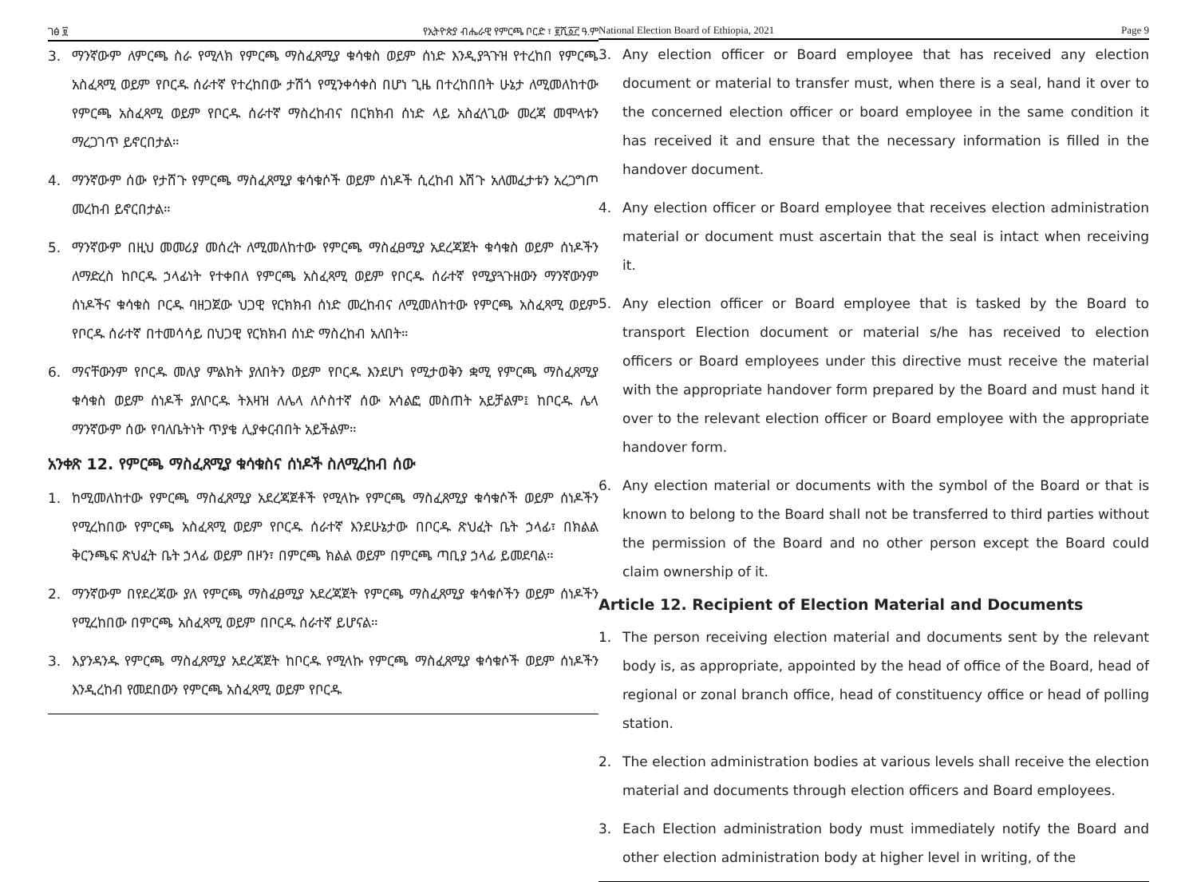ገፅ ፱ የኢትዮጵያ ብሔራዊ የምርጫ ቦርድ ፣ ፪ሺ፩፫ ዓ.ም
3. ማንኛውም ለምርጫ ስራ የሚላክ የምርጫ ማስፈጸሚያ ቁሳቁስ ወይም ሰነድ እንዲያጓጉዝ የተረከበ የምርጫ አስፈጻሚ ወይም የቦርዱ ሰራተኛ የተረከበው ታሽጎ የሚንቀሳቀስ በሆነ ጊዜ በተረከበበት ሁኔታ ለሚመለከተው የምርጫ አስፈጻሚ ወይም የቦርዱ ሰራተኛ ማስረከብና በርክክብ ሰነድ ላይ አስፈላጊው መረጃ መሞላቱን ማረጋገጥ ይኖርበታል።
4. ማንኛውም ሰው የታሸጉ የምርጫ ማስፈጸሚያ ቁሳቁሶች ወይም ሰነዶች ሲረከብ እሽጉ አለመፈታቱን አረጋግጦ መረከብ ይኖርበታል።
5. ማንኛውም በዚህ መመሪያ መሰረት ለሚመለከተው የምርጫ ማስፈፀሚያ አደረጃጀት ቁሳቁስ ወይም ሰነዶችን ለማድረስ ከቦርዱ ኃላፊነት የተቀበለ የምርጫ አስፈጻሚ ወይም የቦርዱ ሰራተኛ የሚያጓጉዘውን ማንኛውንም ሰነዶችና ቁሳቁስ ቦርዱ ባዘጋጀው ህጋዊ የርክክብ ሰነድ መረከብና ለሚመለከተው የምርጫ አስፈጻሚ ወይም የቦርዱ ሰራተኛ በተመሳሳይ በህጋዊ የርክክብ ሰነድ ማስረከብ አለበት።
6. ማናቸውንም የቦርዱ መለያ ምልክት ያለበትን ወይም የቦርዱ እንደሆነ የሚታወቅን ቋሚ የምርጫ ማስፈጸሚያ ቁሳቁስ ወይም ሰነዶች ያለቦርዱ ትእዛዝ ለሌላ ለሶስተኛ ሰው አሳልፎ መስጠት አይቻልም፤ ከቦርዱ ሌላ ማንኛውም ሰው የባለቤትነት ጥያቄ ሊያቀርብበት አይችልም።
አንቀጽ 12. የምርጫ ማስፈጸሚያ ቁሳቁስና ሰነዶች ስለሚረከብ ሰው
1. ከሚመለከተው የምርጫ ማስፈጸሚያ አደረጃጀቶች የሚላኩ የምርጫ ማስፈጸሚያ ቁሳቁሶች ወይም ሰነዶችን የሚረከበው የምርጫ አስፈጻሚ ወይም የቦርዱ ሰራተኛ እንደሁኔታው በቦርዱ ጽህፈት ቤት ኃላፊ፣ በክልል ቅርንጫፍ ጽህፈት ቤት ኃላፊ ወይም በዞን፣ በምርጫ ክልል ወይም በምርጫ ጣቢያ ኃላፊ ይመደባል።
2. ማንኛውም በየደረጃው ያለ የምርጫ ማስፈፀሚያ አደረጃጀት የምርጫ ማስፈጸሚያ ቁሳቁሶችን ወይም ሰነዶችን የሚረከበው በምርጫ አስፈጻሚ ወይም በቦርዱ ሰራተኛ ይሆናል።
3. እያንዳንዱ የምርጫ ማስፈጸሚያ አደረጃጀት ከቦርዱ የሚላኩ የምርጫ ማስፈጸሚያ ቁሳቁሶች ወይም ሰነዶችን እንዲረከብ የመደበውን የምርጫ አስፈጻሚ ወይም የቦርዱ
National Election Board of Ethiopia, 2021 Page 9
3. Any election officer or Board employee that has received any election document or material to transfer must, when there is a seal, hand it over to the concerned election officer or board employee in the same condition it has received it and ensure that the necessary information is filled in the handover document.
4. Any election officer or Board employee that receives election administration material or document must ascertain that the seal is intact when receiving it.
5. Any election officer or Board employee that is tasked by the Board to transport Election document or material s/he has received to election officers or Board employees under this directive must receive the material with the appropriate handover form prepared by the Board and must hand it over to the relevant election officer or Board employee with the appropriate handover form.
6. Any election material or documents with the symbol of the Board or that is known to belong to the Board shall not be transferred to third parties without the permission of the Board and no other person except the Board could claim ownership of it.
Article 12. Recipient of Election Material and Documents
1. The person receiving election material and documents sent by the relevant body is, as appropriate, appointed by the head of office of the Board, head of regional or zonal branch office, head of constituency office or head of polling station.
2. The election administration bodies at various levels shall receive the election material and documents through election officers and Board employees.
3. Each Election administration body must immediately notify the Board and other election administration body at higher level in writing, of the